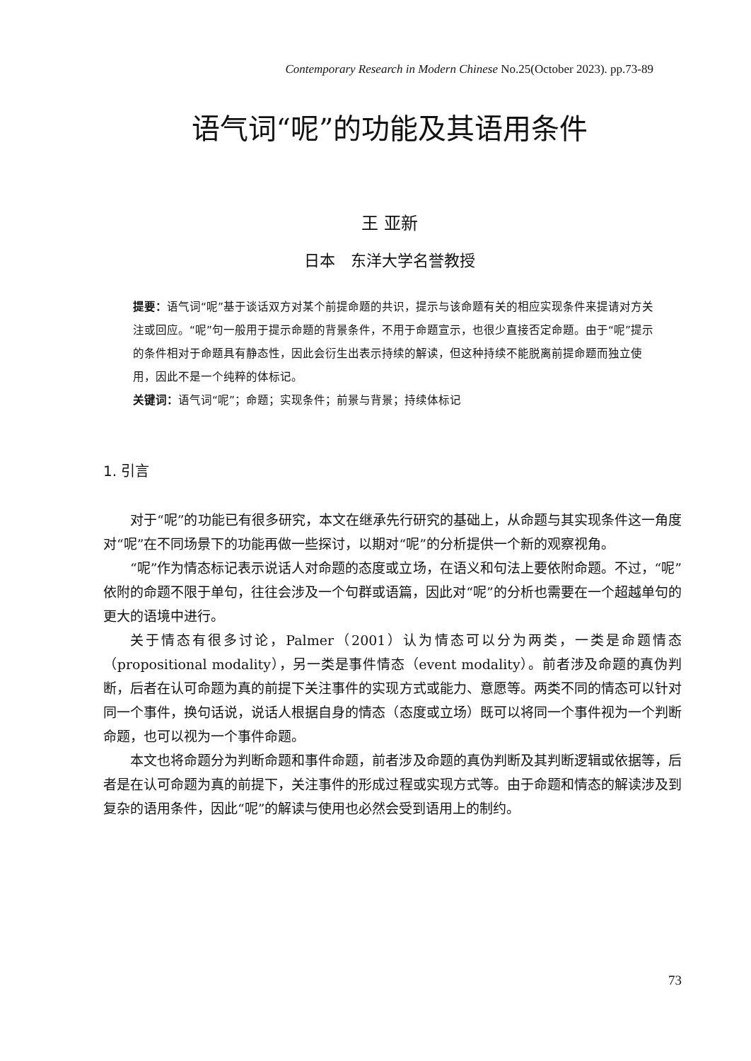Contemporary Research in Modern Chinese No.25(October 2023). pp.73-89
语气词“呢”的功能及其语用条件
王 亚新
日本　东洋大学名誉教授
提要：语气词“呢”基于谈话双方对某个前提命题的共识，提示与该命题有关的相应实现条件来提请对方关注或回应。“呢”句一般用于提示命题的背景条件，不用于命题宣示，也很少直接否定命题。由于“呢”提示的条件相对于命题具有静态性，因此会衍生出表示持续的解读，但这种持续不能脱离前提命题而独立使用，因此不是一个纯粹的体标记。
关键词：语气词“呢”；命题；实现条件；前景与背景；持续体标记
1. 引言
对于“呢”的功能已有很多研究，本文在继承先行研究的基础上，从命题与其实现条件这一角度对“呢”在不同场景下的功能再做一些探讨，以期对“呢”的分析提供一个新的观察视角。
“呢”作为情态标记表示说话人对命题的态度或立场，在语义和句法上要依附命题。不过，“呢”依附的命题不限于单句，往往会涉及一个句群或语篇，因此对“呢”的分析也需要在一个超越单句的更大的语境中进行。
关于情态有很多讨论，Palmer（2001）认为情态可以分为两类，一类是命题情态（propositional modality），另一类是事件情态（event modality）。前者涉及命题的真伪判断，后者在认可命题为真的前提下关注事件的实现方式或能力、意愿等。两类不同的情态可以针对同一个事件，换句话说，说话人根据自身的情态（态度或立场）既可以将同一个事件视为一个判断命题，也可以视为一个事件命题。
本文也将命题分为判断命题和事件命题，前者涉及命题的真伪判断及其判断逻辑或依据等，后者是在认可命题为真的前提下，关注事件的形成过程或实现方式等。由于命题和情态的解读涉及到复杂的语用条件，因此“呢”的解读与使用也必然会受到语用上的制约。
73